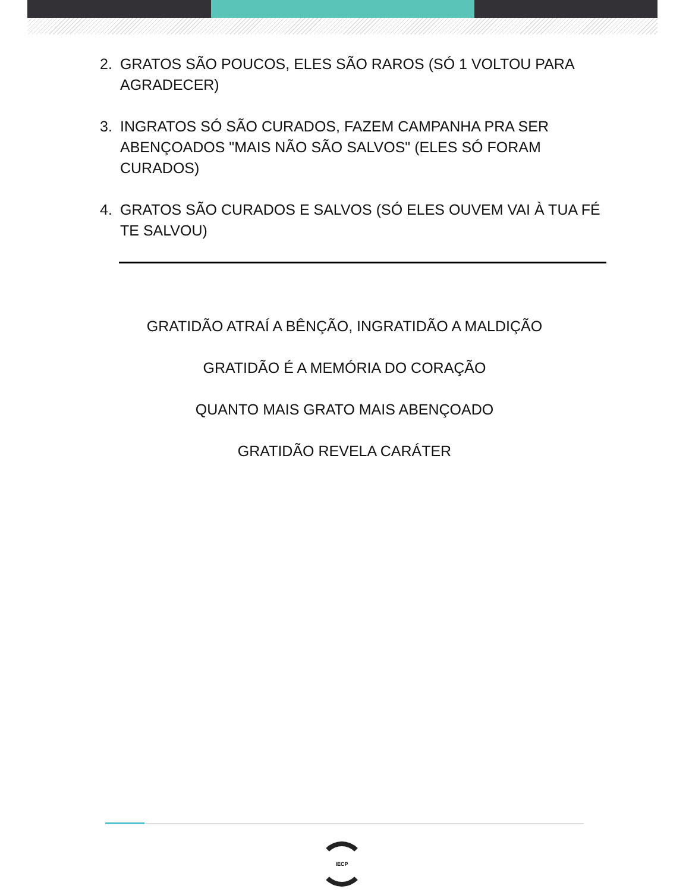2. GRATOS SÃO POUCOS, ELES SÃO RAROS (SÓ 1 VOLTOU PARA AGRADECER)
3. INGRATOS SÓ SÃO CURADOS, FAZEM CAMPANHA PRA SER ABENÇOADOS "MAIS NÃO SÃO SALVOS" (ELES SÓ FORAM CURADOS)
4. GRATOS SÃO CURADOS E SALVOS (SÓ ELES OUVEM VAI À TUA FÉ TE SALVOU)
GRATIDÃO ATRAÍ A BÊNÇÃO, INGRATIDÃO A MALDIÇÃO
GRATIDÃO É A MEMÓRIA DO CORAÇÃO
QUANTO MAIS GRATO MAIS ABENÇOADO
GRATIDÃO REVELA CARÁTER
IECP